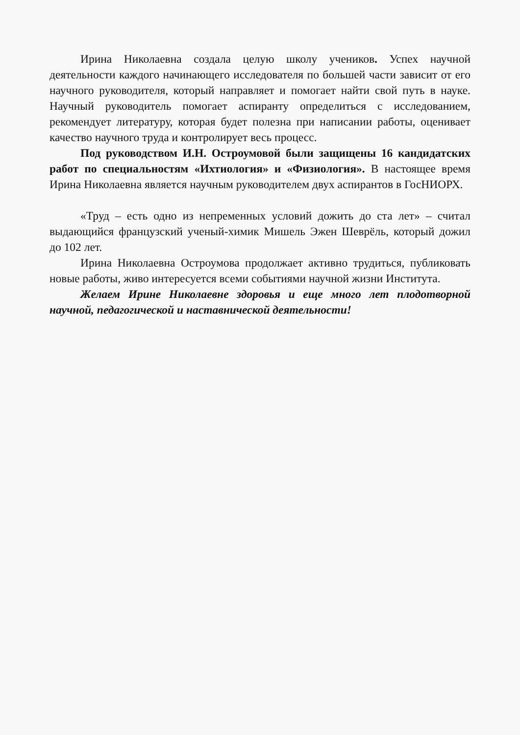Ирина Николаевна создала целую школу учеников. Успех научной деятельности каждого начинающего исследователя по большей части зависит от его научного руководителя, который направляет и помогает найти свой путь в науке. Научный руководитель помогает аспиранту определиться с исследованием, рекомендует литературу, которая будет полезна при написании работы, оценивает качество научного труда и контролирует весь процесс.
Под руководством И.Н. Остроумовой были защищены 16 кандидатских работ по специальностям «Ихтиология» и «Физиология». В настоящее время Ирина Николаевна является научным руководителем двух аспирантов в ГосНИОРХ.
«Труд – есть одно из непременных условий дожить до ста лет» – считал выдающийся французский ученый-химик Мишель Эжен Шеврёль, который дожил до 102 лет.
Ирина Николаевна Остроумова продолжает активно трудиться, публиковать новые работы, живо интересуется всеми событиями научной жизни Института.
Желаем Ирине Николаевне здоровья и еще много лет плодотворной научной, педагогической и наставнической деятельности!